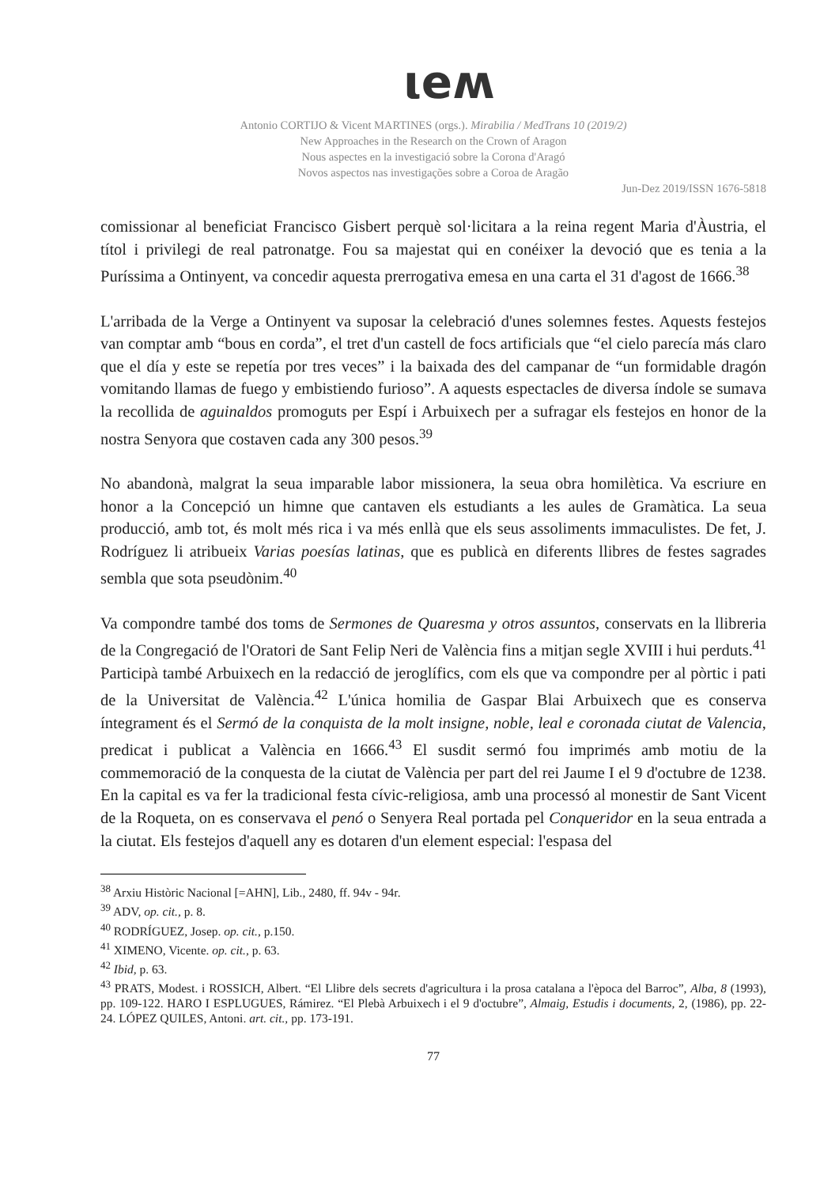ιeʍ
Antonio CORTIJO & Vicent MARTINES (orgs.). Mirabilia / MedTrans 10 (2019/2)
New Approaches in the Research on the Crown of Aragon
Nous aspectes en la investigació sobre la Corona d'Aragó
Novos aspectos nas investigações sobre a Coroa de Aragão
Jun-Dez 2019/ISSN 1676-5818
comissionar al beneficiat Francisco Gisbert perquè sol·licitara a la reina regent Maria d'Àustria, el títol i privilegi de real patronatge. Fou sa majestat qui en conéixer la devoció que es tenia a la Puríssima a Ontinyent, va concedir aquesta prerrogativa emesa en una carta el 31 d'agost de 1666.<sup>38</sup>
L'arribada de la Verge a Ontinyent va suposar la celebració d'unes solemnes festes. Aquests festejos van comptar amb “bous en corda”, el tret d'un castell de focs artificials que “el cielo parecía más claro que el día y este se repetía por tres veces” i la baixada des del campanar de “un formidable dragón vomitando llamas de fuego y embistiendo furioso”. A aquests espectacles de diversa índole se sumava la recollida de aguinaldos promoguts per Espí i Arbuixech per a sufragar els festejos en honor de la nostra Senyora que costaven cada any 300 pesos.<sup>39</sup>
No abandonà, malgrat la seua imparable labor missionera, la seua obra homilètica. Va escriure en honor a la Concepció un himne que cantaven els estudiants a les aules de Gramàtica. La seua producció, amb tot, és molt més rica i va més enllà que els seus assoliments immaculistes. De fet, J. Rodríguez li atribueix Varias poesías latinas, que es publicà en diferents llibres de festes sagrades sembla que sota pseudònim.<sup>40</sup>
Va compondre també dos toms de Sermones de Quaresma y otros assuntos, conservats en la llibreria de la Congregació de l'Oratori de Sant Felip Neri de València fins a mitjan segle XVIII i hui perduts.<sup>41</sup> Participà també Arbuixech en la redacció de jeroglífics, com els que va compondre per al pòrtic i pati de la Universitat de València.<sup>42</sup> L'única homilia de Gaspar Blai Arbuixech que es conserva íntegrament és el Sermó de la conquista de la molt insigne, noble, leal e coronada ciutat de Valencia, predicat i publicat a València en 1666.<sup>43</sup> El susdit sermó fou imprimés amb motiu de la commemoració de la conquesta de la ciutat de València per part del rei Jaume I el 9 d'octubre de 1238. En la capital es va fer la tradicional festa cívic-religiosa, amb una processó al monestir de Sant Vicent de la Roqueta, on es conservava el penó o Senyera Real portada pel Conqueridor en la seua entrada a la ciutat. Els festejos d'aquell any es dotaren d'un element especial: l'espasa del
<sup>38</sup> Arxiu Històric Nacional [=AHN], Lib., 2480, ff. 94v - 94r.
<sup>39</sup> ADV, op. cit., p. 8.
<sup>40</sup> RODRÍGUEZ, Josep. op. cit., p.150.
<sup>41</sup> XIMENO, Vicente. op. cit., p. 63.
<sup>42</sup> Ibid, p. 63.
<sup>43</sup> PRATS, Modest. i ROSSICH, Albert. “El Llibre dels secrets d'agricultura i la prosa catalana a l'època del Barroc”, Alba, 8 (1993), pp. 109-122. HARO I ESPLUGUES, Rámirez. “El Plebà Arbuixech i el 9 d'octubre”, Almaig, Estudis i documents, 2, (1986), pp. 22-24. LÓPEZ QUILES, Antoni. art. cit., pp. 173-191.
77